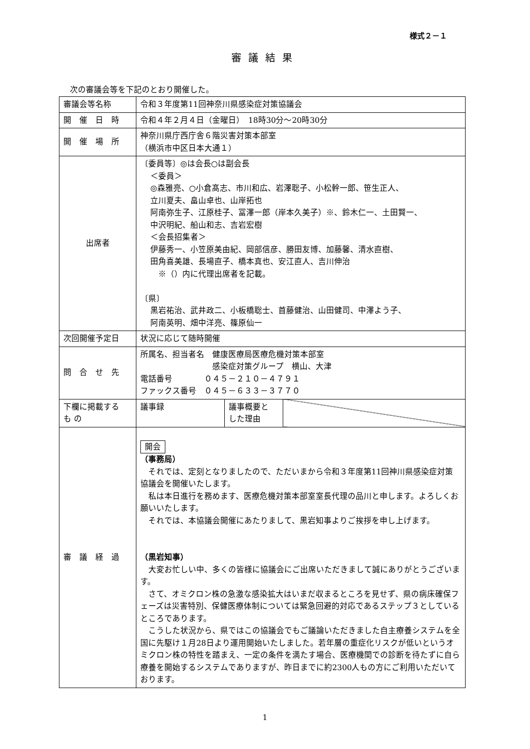様式２－１
審議結果
次の審議会等を下記のとおり開催した。
| 審議会等名称 | 令和３年度第11回神奈川県感染症対策協議会 | | |
| 開 催 日 時 | 令和４年２月４日（金曜日） 18時30分～20時30分 | | |
| 開 催 場 所 | 神奈川県庁西庁舎６階災害対策本部室 （横浜市中区日本大通１） | | |
| 出席者 | 〔委員等〕◎は会長○は副会長 ＜委員＞ ◎森雅亮、○小倉髙志、市川和広、岩澤聡子、小松幹一郎、笹生正人、 立川夏夫、畠山卓也、山岸拓也 阿南弥生子、江原桂子、冨澤一郎（岸本久美子）※、鈴木仁一、土田賢一、 中沢明紀、船山和志、吉岩宏樹 ＜会長招集者＞ 伊藤秀一、小笠原美由紀、岡部信彦、勝田友博、加藤馨、清水直樹、 田角喜美雄、長場直子、橋本真也、安江直人、吉川伸治 ※（）内に代理出席者を記載。 〔県〕 黒岩祐治、武井政二、小板橋聡士、首藤健治、山田健司、中澤よう子、 阿南英明、畑中洋亮、篠原仙一 | | |
| 次回開催予定日 | 状況に応じて随時開催 | | |
| 問 合 せ 先 | 所属名、担当者名 健康医療局医療危機対策本部室 感染症対策グループ 横山、大津 電話番号 ０４５－２１０－４７９１ ファックス番号 ０４５－６３３－３７７０ | | |
| 下欄に掲載する も の | 議事録 | 議事概要と した理由 | |
| 審 議 経 過 | 開会 （事務局） それでは、定刻となりましたので、ただいまから令和３年度第11回神川県感染症対策協議会を開催いたします。 私は本日進行を務めます、医療危機対策本部室室長代理の品川と申します。よろしくお願いいたします。 それでは、本協議会開催にあたりまして、黒岩知事よりご挨拶を申し上げます。 （黒岩知事） 大変お忙しい中、多くの皆様に協議会にご出席いただきまして誠にありがとうございます。 さて、オミクロン株の急激な感染拡大はいまだ収まるところを見せず、県の病床確保フェーズは災害特別、保健医療体制については緊急回避的対応であるステップ３としているところであります。 こうした状況から、県ではこの協議会でもご議論いただきました自主療養システムを全国に先駆け１月28日より運用開始いたしました。若年層の重症化リスクが低いというオミクロン株の特性を踏まえ、一定の条件を満たす場合、医療機関での診断を待たずに自ら療養を開始するシステムでありますが、昨日までに約2300人もの方にご利用いただいております。 | | |
1